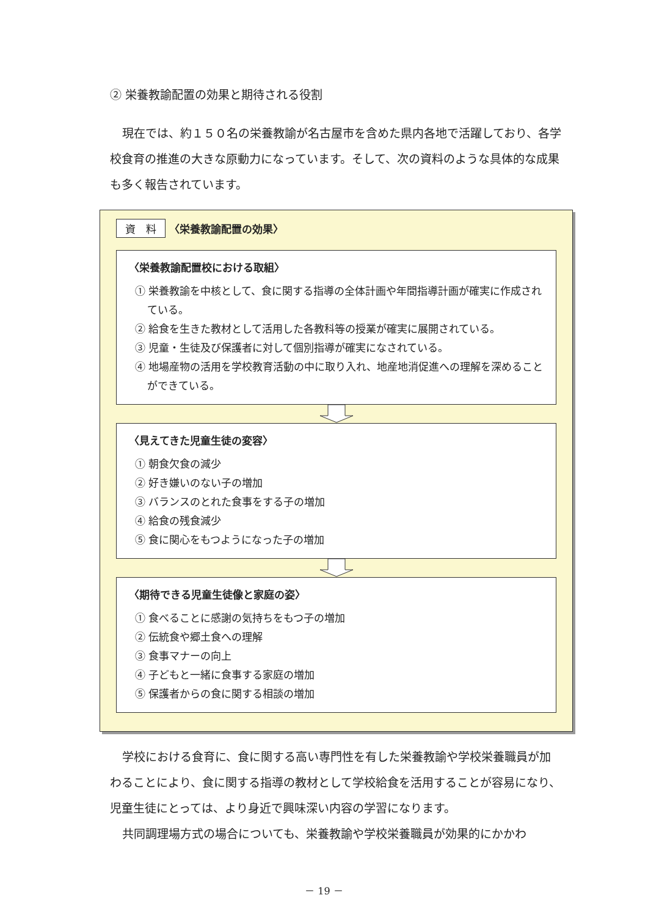② 栄養教諭配置の効果と期待される役割
現在では、約１５０名の栄養教諭が名古屋市を含めた県内各地で活躍しており、各学校食育の推進の大きな原動力になっています。そして、次の資料のような具体的な成果も多く報告されています。
資　料 〈栄養教諭配置の効果〉
〈栄養教諭配置校における取組〉
① 栄養教諭を中核として、食に関する指導の全体計画や年間指導計画が確実に作成されている。
② 給食を生きた教材として活用した各教科等の授業が確実に展開されている。
③ 児童・生徒及び保護者に対して個別指導が確実になされている。
④ 地場産物の活用を学校教育活動の中に取り入れ、地産地消促進への理解を深めることができている。
〈見えてきた児童生徒の変容〉
① 朝食欠食の減少
② 好き嫌いのない子の増加
③ バランスのとれた食事をする子の増加
④ 給食の残食減少
⑤ 食に関心をもつようになった子の増加
〈期待できる児童生徒像と家庭の姿〉
① 食べることに感謝の気持ちをもつ子の増加
② 伝統食や郷土食への理解
③ 食事マナーの向上
④ 子どもと一緒に食事する家庭の増加
⑤ 保護者からの食に関する相談の増加
学校における食育に、食に関する高い専門性を有した栄養教諭や学校栄養職員が加わることにより、食に関する指導の教材として学校給食を活用することが容易になり、児童生徒にとっては、より身近で興味深い内容の学習になります。
共同調理場方式の場合についても、栄養教諭や学校栄養職員が効果的にかかわ
－ 19 －